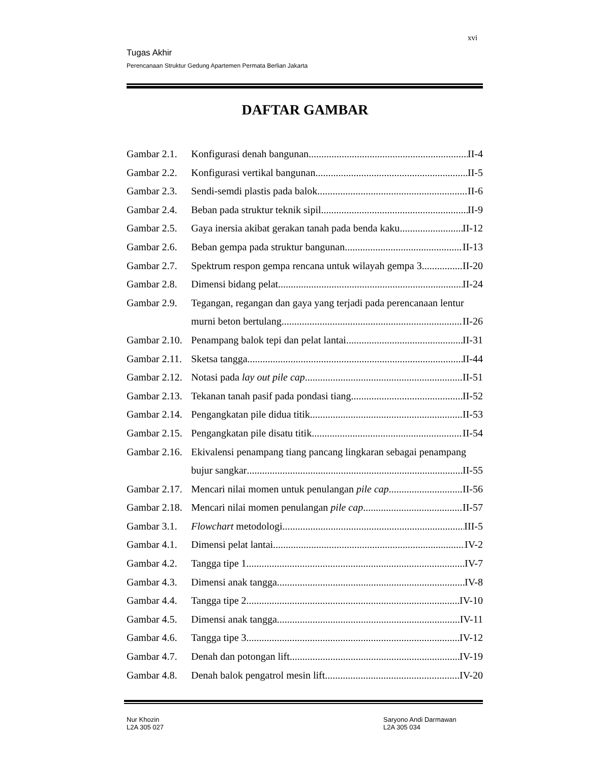xvi
Tugas Akhir
Perencanaan Struktur Gedung Apartemen Permata Berlian Jakarta
DAFTAR GAMBAR
Gambar 2.1. Konfigurasi denah bangunan II-4
Gambar 2.2. Konfigurasi vertikal bangunan II-5
Gambar 2.3. Sendi-semdi plastis pada balok II-6
Gambar 2.4. Beban pada struktur teknik sipil II-9
Gambar 2.5. Gaya inersia akibat gerakan tanah pada benda kaku II-12
Gambar 2.6. Beban gempa pada struktur bangunan II-13
Gambar 2.7. Spektrum respon gempa rencana untuk wilayah gempa 3 II-20
Gambar 2.8. Dimensi bidang pelat II-24
Gambar 2.9. Tegangan, regangan dan gaya yang terjadi pada perencanaan lentur
murni beton bertulang II-26
Gambar 2.10. Penampang balok tepi dan pelat lantai II-31
Gambar 2.11. Sketsa tangga II-44
Gambar 2.12. Notasi pada lay out pile cap II-51
Gambar 2.13. Tekanan tanah pasif pada pondasi tiang II-52
Gambar 2.14. Pengangkatan pile didua titik II-53
Gambar 2.15. Pengangkatan pile disatu titik II-54
Gambar 2.16. Ekivalensi penampang tiang pancang lingkaran sebagai penampang
bujur sangkar II-55
Gambar 2.17. Mencari nilai momen untuk penulangan pile cap II-56
Gambar 2.18. Mencari nilai momen penulangan pile cap II-57
Gambar 3.1. Flowchart metodologi III-5
Gambar 4.1. Dimensi pelat lantai IV-2
Gambar 4.2. Tangga tipe 1 IV-7
Gambar 4.3. Dimensi anak tangga IV-8
Gambar 4.4. Tangga tipe 2 IV-10
Gambar 4.5. Dimensi anak tangga IV-11
Gambar 4.6. Tangga tipe 3 IV-12
Gambar 4.7. Denah dan potongan lift IV-19
Gambar 4.8. Denah balok pengatrol mesin lift IV-20
Nur Khozin
L2A 305 027
Saryono Andi Darmawan
L2A 305 034